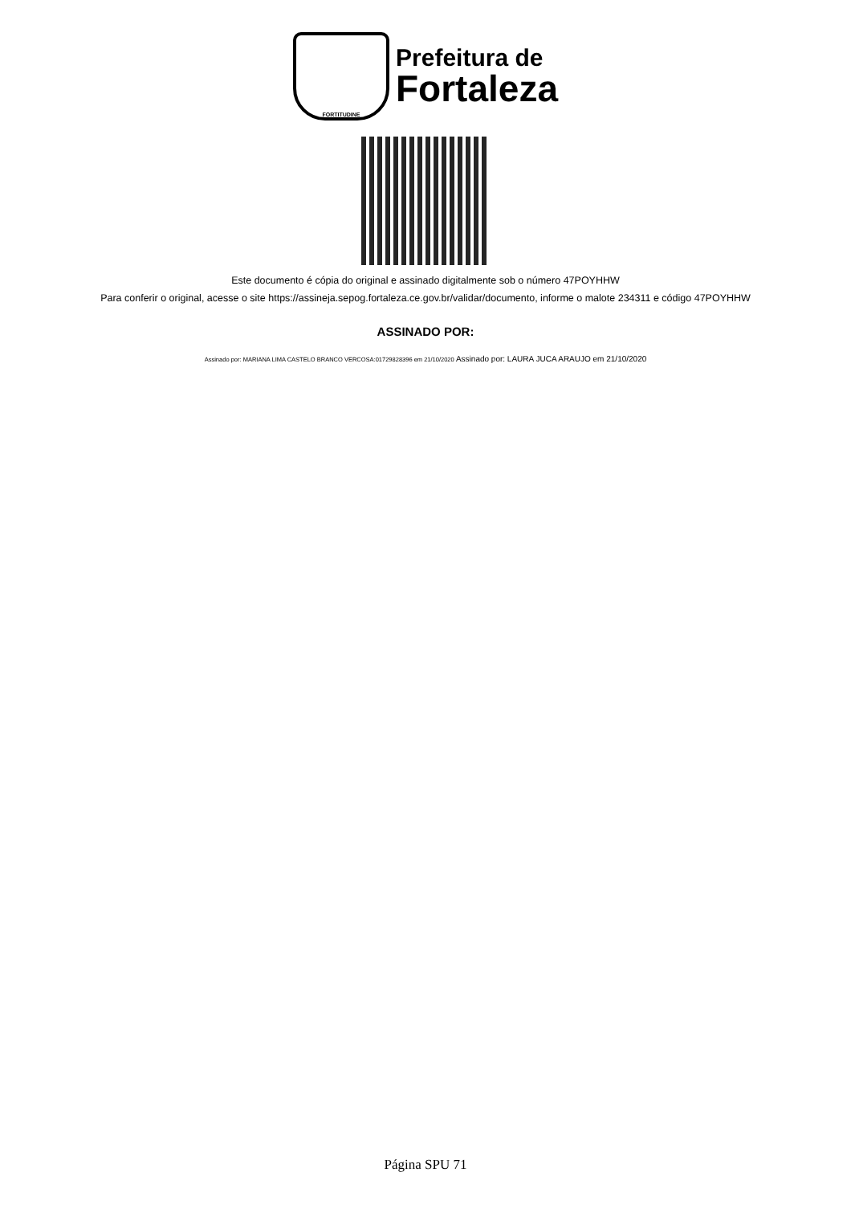FORTITUDINE
Prefeitura de
Fortaleza
Este documento é cópia do original e assinado digitalmente sob o número 47POYHHW
Para conferir o original, acesse o site https://assineja.sepog.fortaleza.ce.gov.br/validar/documento, informe o malote 234311 e código 47POYHHW
ASSINADO POR:
Assinado por: MARIANA LIMA CASTELO BRANCO VERCOSA:01729828396 em 21/10/2020 Assinado por: LAURA JUCA ARAUJO em 21/10/2020
Página SPU 71